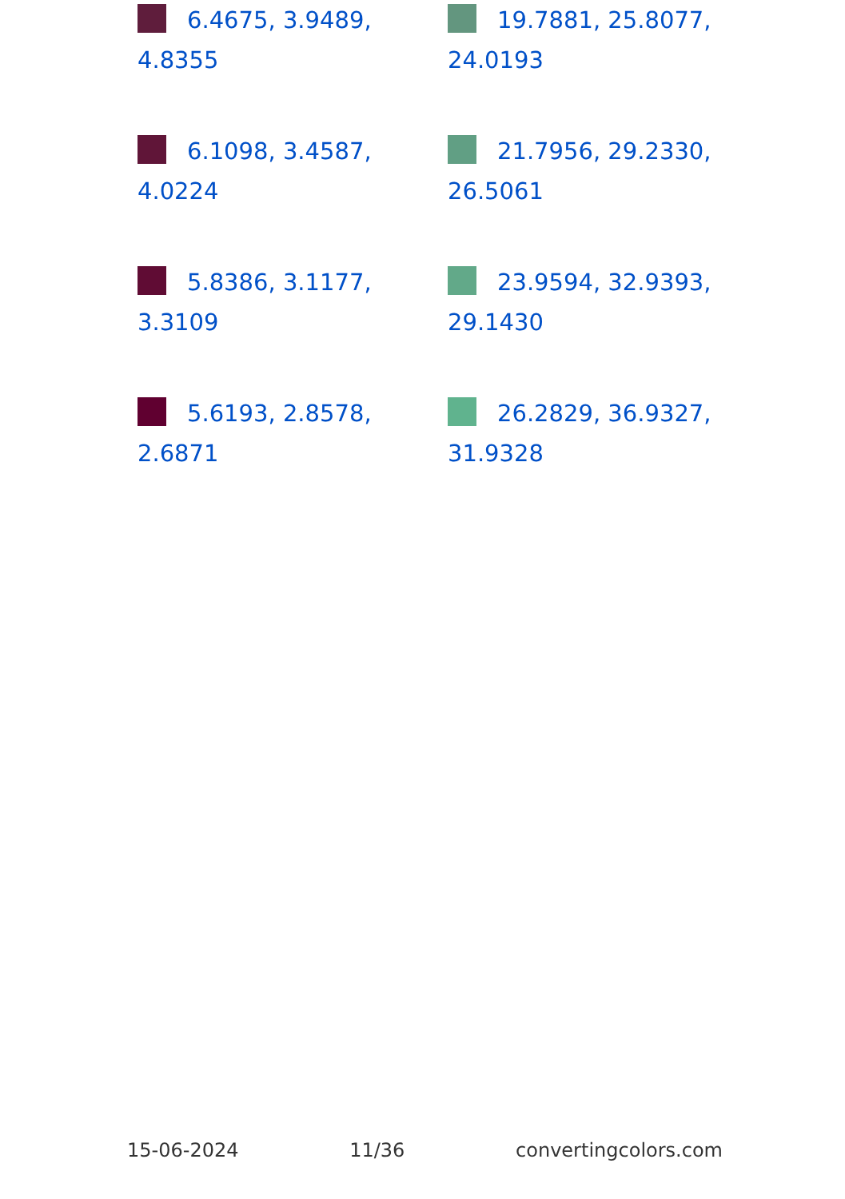6.4675, 3.9489, 4.8355
19.7881, 25.8077, 24.0193
6.1098, 3.4587, 4.0224
21.7956, 29.2330, 26.5061
5.8386, 3.1177, 3.3109
23.9594, 32.9393, 29.1430
5.6193, 2.8578, 2.6871
26.2829, 36.9327, 31.9328
15-06-2024 11/36 convertingcolors.com